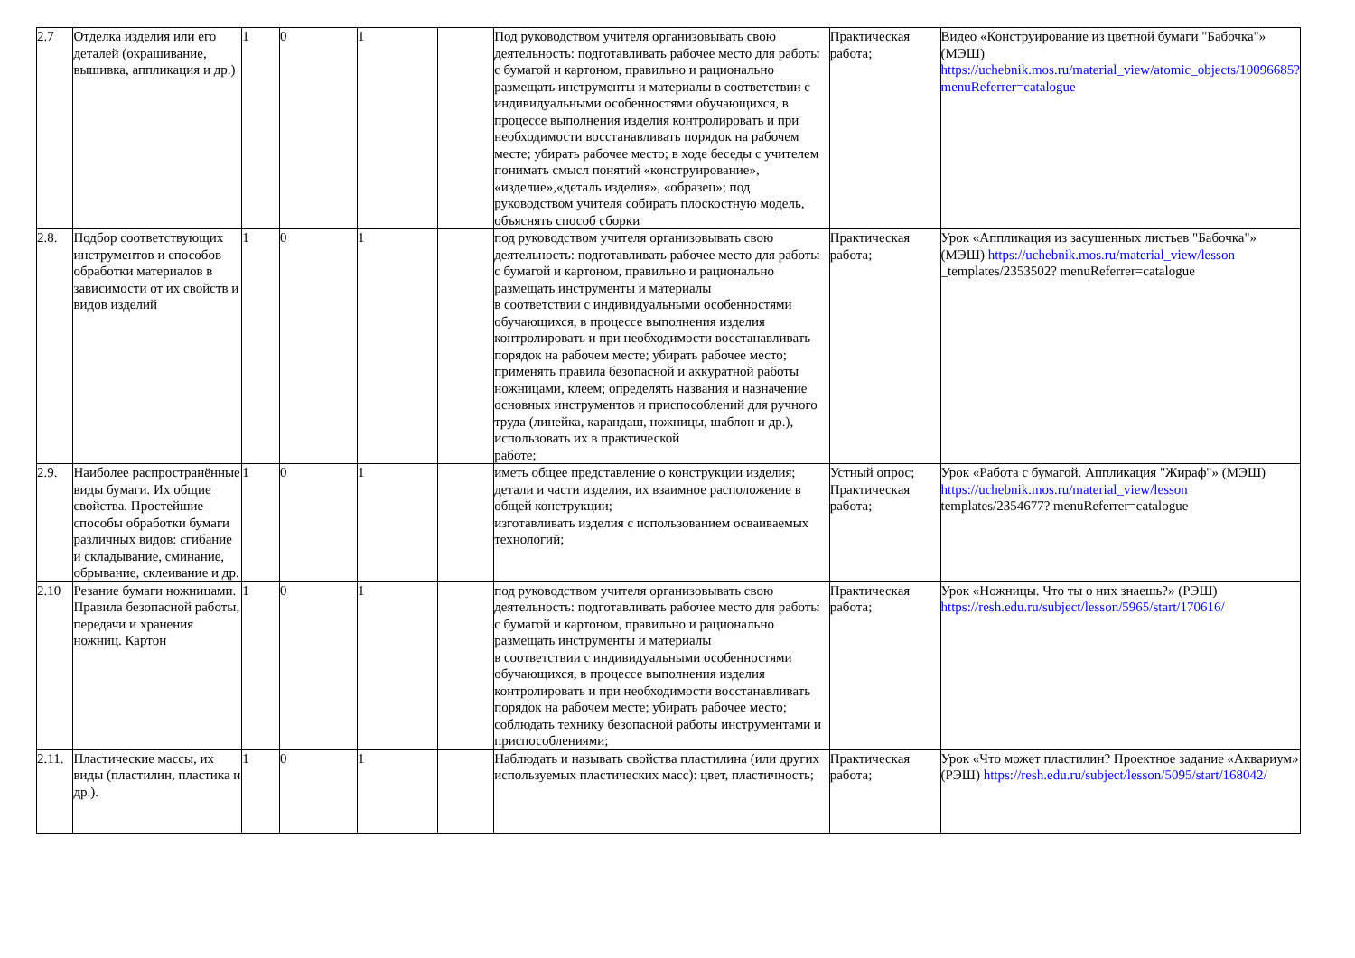| 2.7 | Отделка изделия или его деталей (окрашивание, вышивка, аппликация и др.) | 1 | 0 | 1 | | Под руководством учителя организовывать свою деятельность: подготавливать рабочее место для работы с бумагой и картоном, правильно и рационально размещать инструменты и материалы в соответствии с индивидуальными особенностями обучающихся, в процессе выполнения изделия контролировать и при необходимости восстанавливать порядок на рабочем месте; убирать рабочее место; в ходе беседы с учителем понимать смысл понятий «конструирование», «изделие»,«деталь изделия», «образец»; под руководством учителя собирать плоскостную модель, объяснять способ сборки | Практическая работа; | Видео «Конструирование из цветной бумаги "Бабочка"» (МЭШ) https://uchebnik.mos.ru/material_view/atomic_objects/10096685?menuReferrer=catalogue |
| 2.8. | Подбор соответствующих инструментов и способов обработки материалов в зависимости от их свойств и видов изделий | 1 | 0 | 1 | | под руководством учителя организовывать свою деятельность: подготавливать рабочее место для работы с бумагой и картоном, правильно и рационально размещать инструменты и материалы в соответствии с индивидуальными особенностями обучающихся, в процессе выполнения изделия контролировать и при необходимости восстанавливать порядок на рабочем месте; убирать рабочее место; применять правила безопасной и аккуратной работы ножницами, клеем; определять названия и назначение основных инструментов и приспособлений для ручного труда (линейка, карандаш, ножницы, шаблон и др.), использовать их в практической работе; | Практическая работа; | Урок «Аппликация из засушенных листьев "Бабочка"» (МЭШ) https://uchebnik.mos.ru/material_view/lesson _templates/2353502? menuReferrer=catalogue |
| 2.9. | Наиболее распространённые виды бумаги. Их общие свойства. Простейшие способы обработки бумаги различных видов: сгибание и складывание, сминание, обрывание, склеивание и др. | 1 | 0 | 1 | | иметь общее представление о конструкции изделия; детали и части изделия, их взаимное расположение в общей конструкции; изготавливать изделия с использованием осваиваемых технологий; | Устный опрос; Практическая работа; | Урок «Работа с бумагой. Аппликация "Жираф"» (МЭШ) https://uchebnik.mos.ru/material_view/lesson templates/2354677? menuReferrer=catalogue |
| 2.10 | Резание бумаги ножницами. Правила безопасной работы, передачи и хранения ножниц. Картон | 1 | 0 | 1 | | под руководством учителя организовывать свою деятельность: подготавливать рабочее место для работы с бумагой и картоном, правильно и рационально размещать инструменты и материалы в соответствии с индивидуальными особенностями обучающихся, в процессе выполнения изделия контролировать и при необходимости восстанавливать порядок на рабочем месте; убирать рабочее место; соблюдать технику безопасной работы инструментами и приспособлениями; | Практическая работа; | Урок «Ножницы. Что ты о них знаешь?» (РЭШ) https://resh.edu.ru/subject/lesson/5965/start/170616/ |
| 2.11. | Пластические массы, их виды (пластилин, пластика и др.). | 1 | 0 | 1 | | Наблюдать и называть свойства пластилина (или других используемых пластических масс): цвет, пластичность; | Практическая работа; | Урок «Что может пластилин? Проектное задание «Аквариум» (РЭШ) https://resh.edu.ru/subject/lesson/5095/start/168042/ |